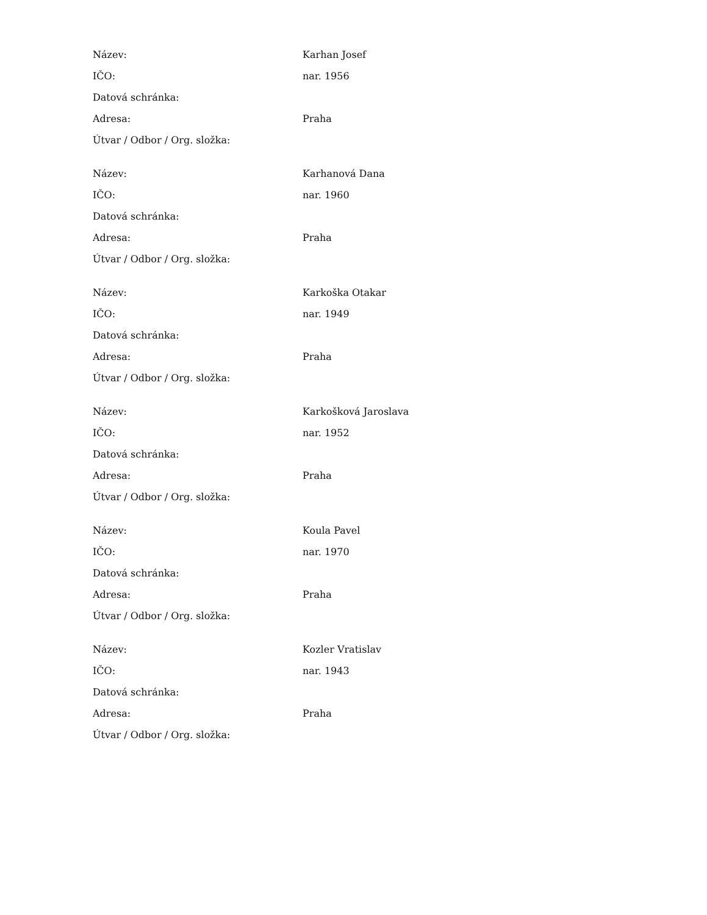| Název: | Karhan Josef |
| IČO: | nar. 1956 |
| Datová schránka: | |
| Adresa: | Praha |
| Útvar / Odbor / Org. složka: | |
| Název: | Karhanová Dana |
| IČO: | nar. 1960 |
| Datová schránka: | |
| Adresa: | Praha |
| Útvar / Odbor / Org. složka: | |
| Název: | Karkoška Otakar |
| IČO: | nar. 1949 |
| Datová schránka: | |
| Adresa: | Praha |
| Útvar / Odbor / Org. složka: | |
| Název: | Karkošková Jaroslava |
| IČO: | nar. 1952 |
| Datová schránka: | |
| Adresa: | Praha |
| Útvar / Odbor / Org. složka: | |
| Název: | Koula Pavel |
| IČO: | nar. 1970 |
| Datová schránka: | |
| Adresa: | Praha |
| Útvar / Odbor / Org. složka: | |
| Název: | Kozler Vratislav |
| IČO: | nar. 1943 |
| Datová schránka: | |
| Adresa: | Praha |
| Útvar / Odbor / Org. složka: | |